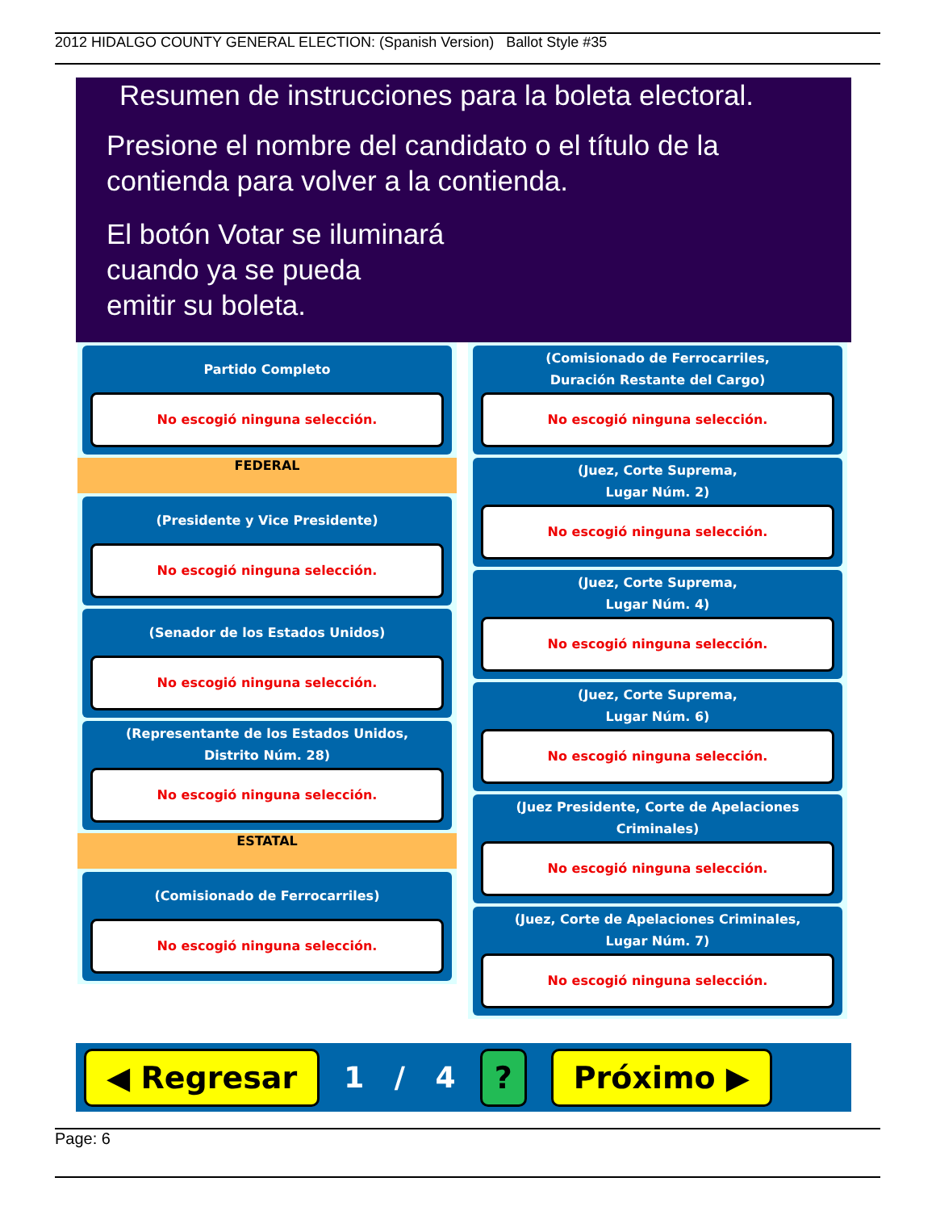2012 HIDALGO COUNTY GENERAL ELECTION: (Spanish Version) Ballot Style #35
Resumen de instrucciones para la boleta electoral.
Presione el nombre del candidato o el título de la
contienda para volver a la contienda.
El botón Votar se iluminará
cuando ya se pueda
emitir su boleta.
Partido Completo
No escogió ninguna selección.
FEDERAL
(Presidente y Vice Presidente)
No escogió ninguna selección.
(Senador de los Estados Unidos)
No escogió ninguna selección.
(Representante de los Estados Unidos,
Distrito Núm. 28)
No escogió ninguna selección.
ESTATAL
(Comisionado de Ferrocarriles)
No escogió ninguna selección.
(Comisionado de Ferrocarriles,
Duración Restante del Cargo)
No escogió ninguna selección.
(Juez, Corte Suprema,
Lugar Núm. 2)
No escogió ninguna selección.
(Juez, Corte Suprema,
Lugar Núm. 4)
No escogió ninguna selección.
(Juez, Corte Suprema,
Lugar Núm. 6)
No escogió ninguna selección.
(Juez Presidente, Corte de Apelaciones Criminales)
No escogió ninguna selección.
(Juez, Corte de Apelaciones Criminales,
Lugar Núm. 7)
No escogió ninguna selección.
◀ Regresar 1 / 4? Próximo ▶
Page: 6